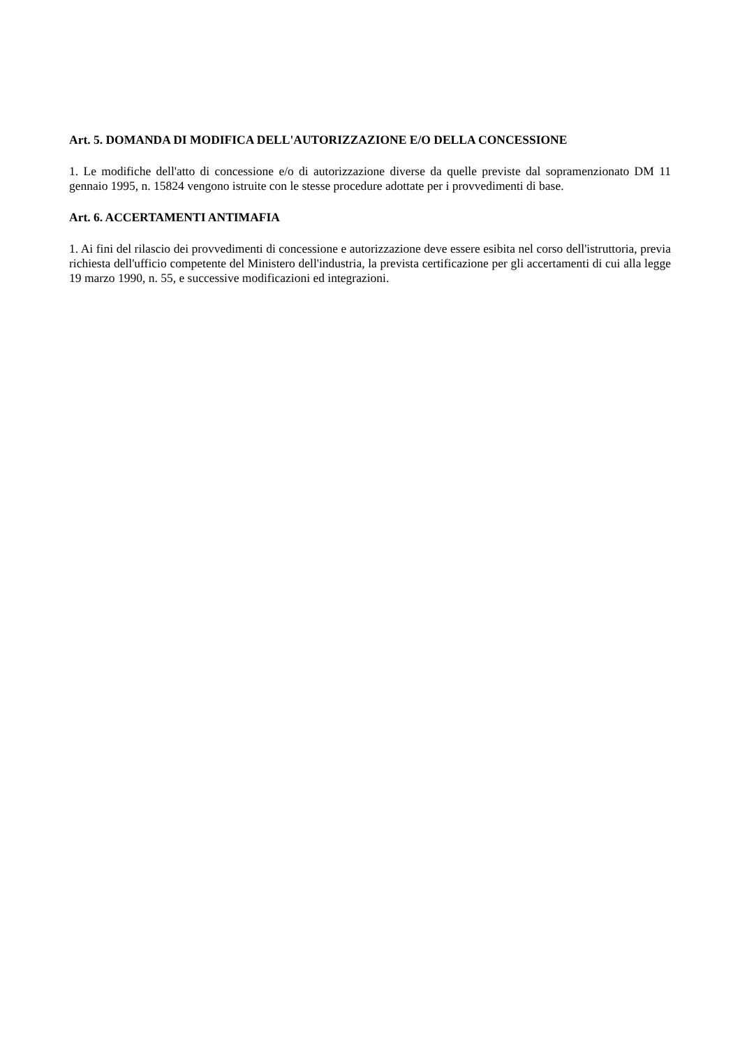Art. 5. DOMANDA DI MODIFICA DELL'AUTORIZZAZIONE E/O DELLA CONCESSIONE
1. Le modifiche dell'atto di concessione e/o di autorizzazione diverse da quelle previste dal sopramenzionato DM 11 gennaio 1995, n. 15824 vengono istruite con le stesse procedure adottate per i provvedimenti di base.
Art. 6. ACCERTAMENTI ANTIMAFIA
1. Ai fini del rilascio dei provvedimenti di concessione e autorizzazione deve essere esibita nel corso dell'istruttoria, previa richiesta dell'ufficio competente del Ministero dell'industria, la prevista certificazione per gli accertamenti di cui alla legge 19 marzo 1990, n. 55, e successive modificazioni ed integrazioni.